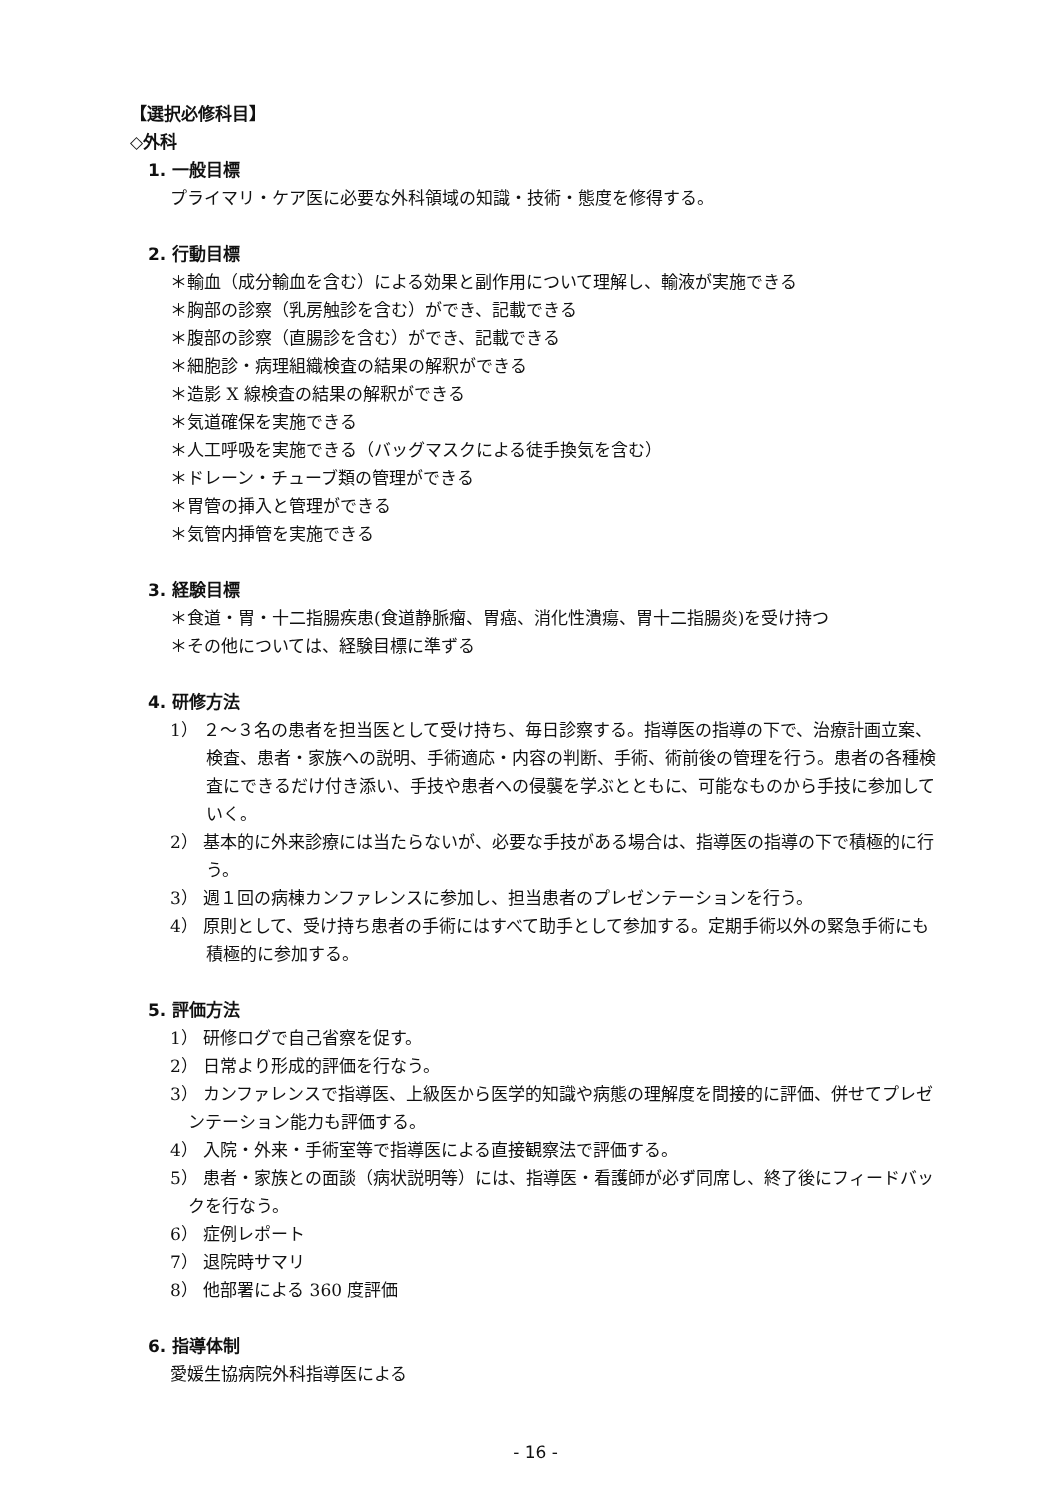【選択必修科目】
◇外科
1. 一般目標
プライマリ・ケア医に必要な外科領域の知識・技術・態度を修得する。
2. 行動目標
＊輸血（成分輸血を含む）による効果と副作用について理解し、輸液が実施できる
＊胸部の診察（乳房触診を含む）ができ、記載できる
＊腹部の診察（直腸診を含む）ができ、記載できる
＊細胞診・病理組織検査の結果の解釈ができる
＊造影 X 線検査の結果の解釈ができる
＊気道確保を実施できる
＊人工呼吸を実施できる（バッグマスクによる徒手換気を含む）
＊ドレーン・チューブ類の管理ができる
＊胃管の挿入と管理ができる
＊気管内挿管を実施できる
3. 経験目標
＊食道・胃・十二指腸疾患(食道静脈瘤、胃癌、消化性潰瘍、胃十二指腸炎)を受け持つ
＊その他については、経験目標に準ずる
4. 研修方法
1） ２～３名の患者を担当医として受け持ち、毎日診察する。指導医の指導の下で、治療計画立案、検査、患者・家族への説明、手術適応・内容の判断、手術、術前後の管理を行う。患者の各種検査にできるだけ付き添い、手技や患者への侵襲を学ぶとともに、可能なものから手技に参加していく。
2） 基本的に外来診療には当たらないが、必要な手技がある場合は、指導医の指導の下で積極的に行う。
3） 週１回の病棟カンファレンスに参加し、担当患者のプレゼンテーションを行う。
4） 原則として、受け持ち患者の手術にはすべて助手として参加する。定期手術以外の緊急手術にも積極的に参加する。
5. 評価方法
1） 研修ログで自己省察を促す。
2） 日常より形成的評価を行なう。
3） カンファレンスで指導医、上級医から医学的知識や病態の理解度を間接的に評価、併せてプレゼンテーション能力も評価する。
4） 入院・外来・手術室等で指導医による直接観察法で評価する。
5） 患者・家族との面談（病状説明等）には、指導医・看護師が必ず同席し、終了後にフィードバックを行なう。
6） 症例レポート
7） 退院時サマリ
8） 他部署による 360 度評価
6. 指導体制
愛媛生協病院外科指導医による
- 16 -